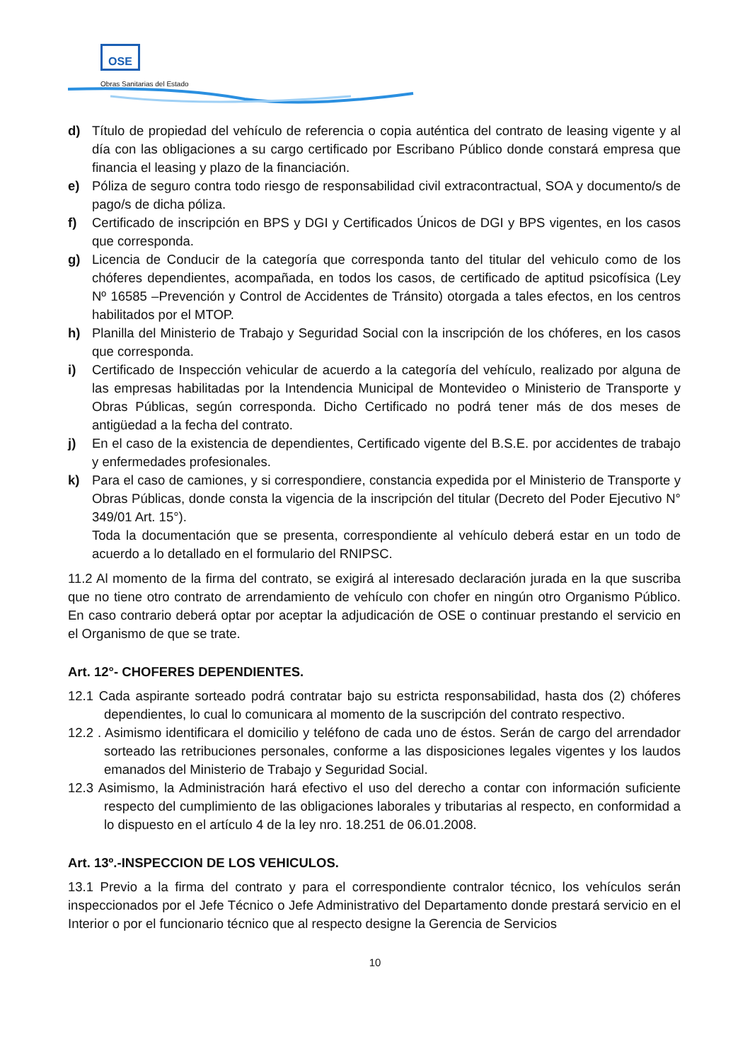OSE
Obras Sanitarias del Estado
d) Título de propiedad del vehículo de referencia o copia auténtica del contrato de leasing vigente y al día con las obligaciones a su cargo certificado por Escribano Público donde constará empresa que financia el leasing y plazo de la financiación.
e) Póliza de seguro contra todo riesgo de responsabilidad civil extracontractual, SOA y documento/s de pago/s de dicha póliza.
f) Certificado de inscripción en BPS y DGI y Certificados Únicos de DGI y BPS vigentes, en los casos que corresponda.
g) Licencia de Conducir de la categoría que corresponda tanto del titular del vehiculo como de los chóferes dependientes, acompañada, en todos los casos, de certificado de aptitud psicofísica (Ley Nº 16585 –Prevención y Control de Accidentes de Tránsito) otorgada a tales efectos, en los centros habilitados por el MTOP.
h) Planilla del Ministerio de Trabajo y Seguridad Social con la inscripción de los chóferes, en los casos que corresponda.
i) Certificado de Inspección vehicular de acuerdo a la categoría del vehículo, realizado por alguna de las empresas habilitadas por la Intendencia Municipal de Montevideo o Ministerio de Transporte y Obras Públicas, según corresponda. Dicho Certificado no podrá tener más de dos meses de antigüedad a la fecha del contrato.
j) En el caso de la existencia de dependientes, Certificado vigente del B.S.E. por accidentes de trabajo y enfermedades profesionales.
k) Para el caso de camiones, y si correspondiere, constancia expedida por el Ministerio de Transporte y Obras Públicas, donde consta la vigencia de la inscripción del titular (Decreto del Poder Ejecutivo N° 349/01 Art. 15°).
Toda la documentación que se presenta, correspondiente al vehículo deberá estar en un todo de acuerdo a lo detallado en el formulario del RNIPSC.
11.2 Al momento de la firma del contrato, se exigirá al interesado declaración jurada en la que suscriba que no tiene otro contrato de arrendamiento de vehículo con chofer en ningún otro Organismo Público. En caso contrario deberá optar por aceptar la adjudicación de OSE o continuar prestando el servicio en el Organismo de que se trate.
Art. 12°- CHOFERES DEPENDIENTES.
12.1 Cada aspirante sorteado podrá contratar bajo su estricta responsabilidad, hasta dos (2) chóferes dependientes, lo cual lo comunicara al momento de la suscripción del contrato respectivo.
12.2 . Asimismo identificara el domicilio y teléfono de cada uno de éstos. Serán de cargo del arrendador sorteado las retribuciones personales, conforme a las disposiciones legales vigentes y los laudos emanados del Ministerio de Trabajo y Seguridad Social.
12.3 Asimismo, la Administración hará efectivo el uso del derecho a contar con información suficiente respecto del cumplimiento de las obligaciones laborales y tributarias al respecto, en conformidad a lo dispuesto en el artículo 4 de la ley nro. 18.251 de 06.01.2008.
Art. 13º.-INSPECCION DE LOS VEHICULOS.
13.1 Previo a la firma del contrato y para el correspondiente contralor técnico, los vehículos serán inspeccionados por el Jefe Técnico o Jefe Administrativo del Departamento donde prestará servicio en el Interior o por el funcionario técnico que al respecto designe la Gerencia de Servicios
10